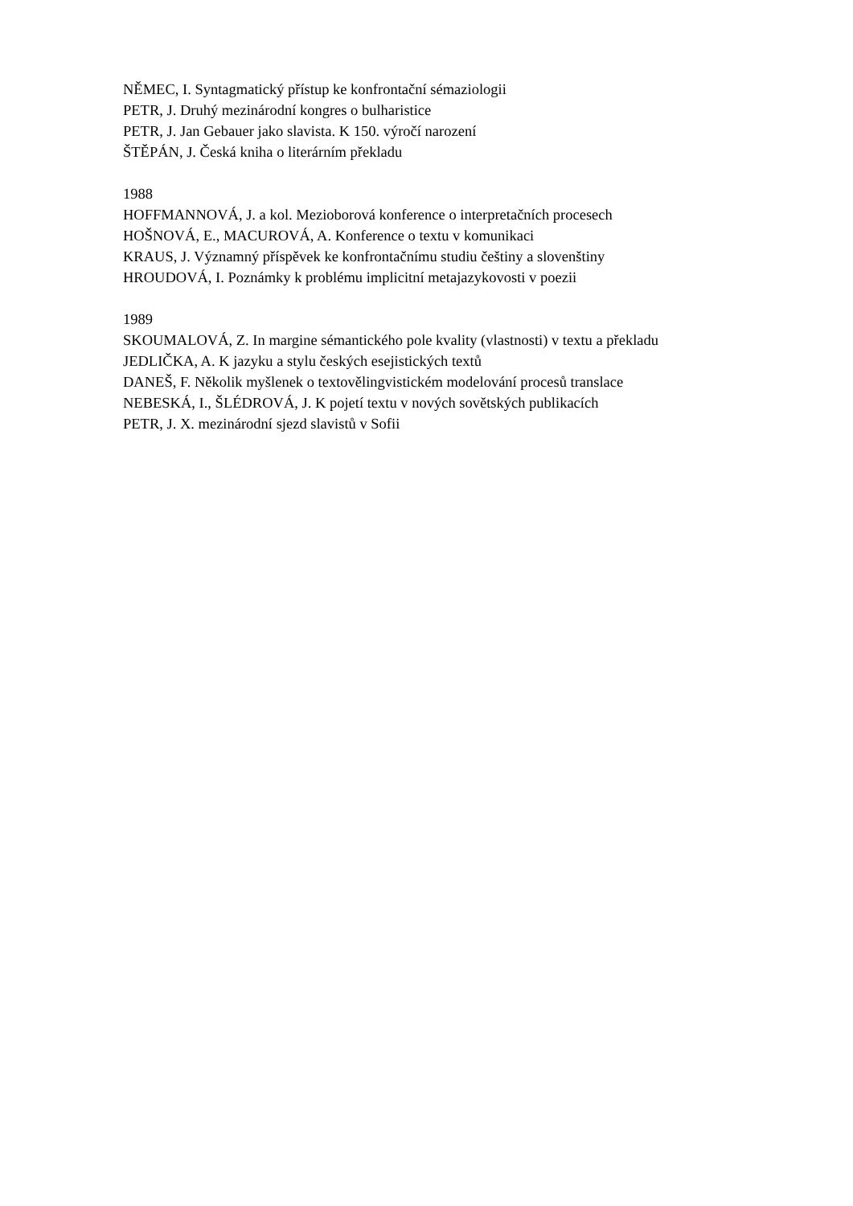NĚMEC, I. Syntagmatický přístup ke konfrontační sémaziologii
PETR, J. Druhý mezinárodní kongres o bulharistice
PETR, J. Jan Gebauer jako slavista. K 150. výročí narození
ŠTĚPÁN, J. Česká kniha o literárním překladu
1988
HOFFMANNOVÁ, J. a kol. Mezioborová konference o interpretačních procesech
HOŠNOVÁ, E., MACUROVÁ, A. Konference o textu v komunikaci
KRAUS, J. Významný příspěvek ke konfrontačnímu studiu češtiny a slovenštiny
HROUDOVÁ, I. Poznámky k problému implicitní metajazykovosti v poezii
1989
SKOUMALOVÁ, Z. In margine sémantického pole kvality (vlastnosti) v textu a překladu
JEDLIČKA, A. K jazyku a stylu českých esejistických textů
DANEŠ, F. Několik myšlenek o textovělingvistickém modelování procesů translace
NEBESKÁ, I., ŠLÉDROVÁ, J. K pojetí textu v nových sovětských publikacích
PETR, J. X. mezinárodní sjezd slavistů v Sofii